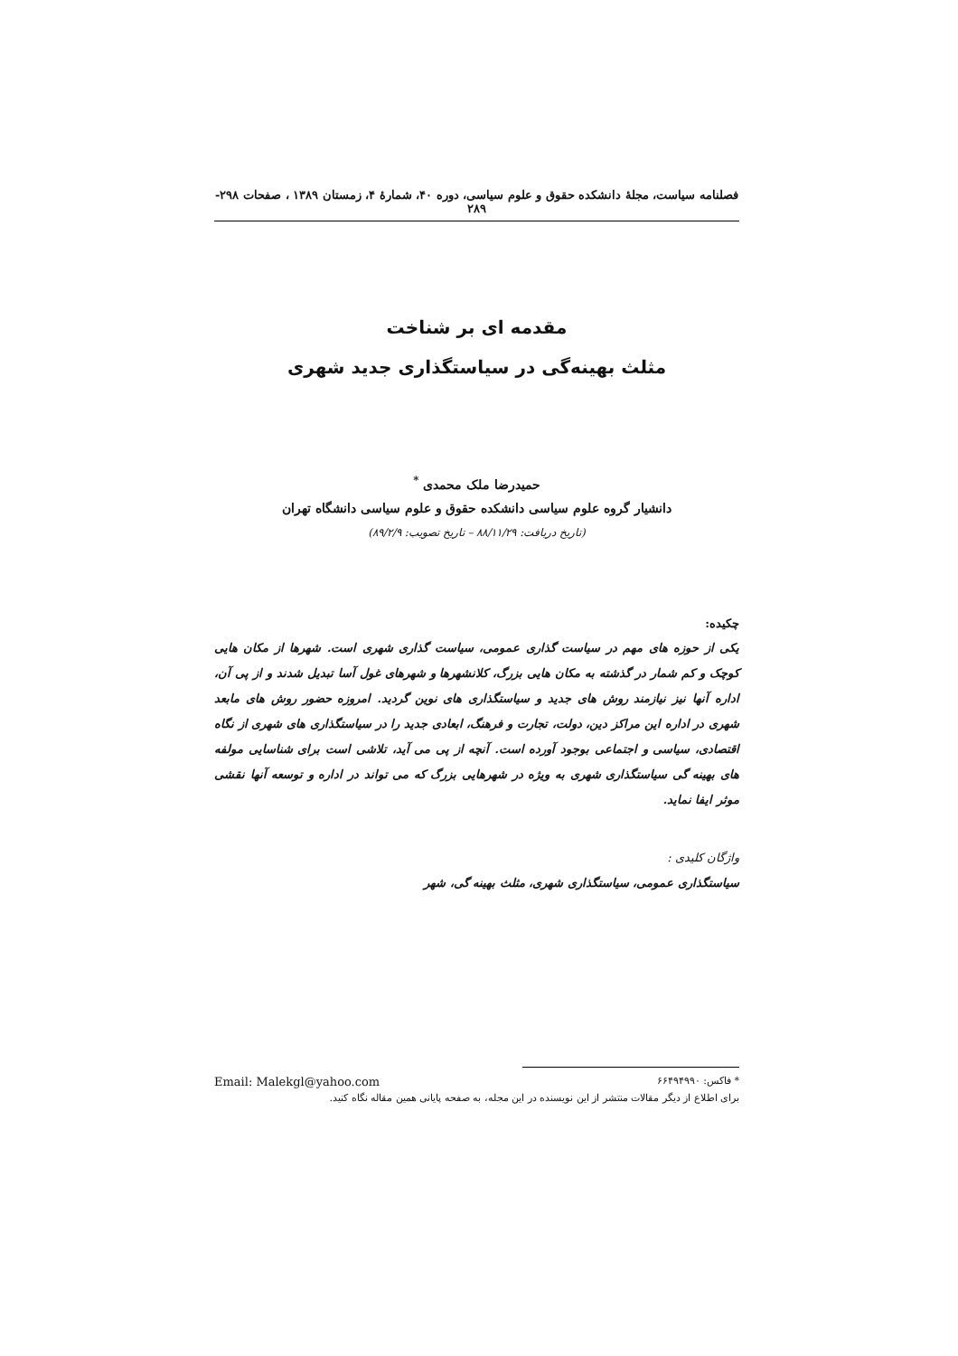فصلنامه سیاست، مجلۀ دانشکده حقوق و علوم سیاسی، دوره ۴۰، شمارۀ ۴، زمستان ۱۳۸۹ ، صفحات ۲۹۸- ۲۸۹
مقدمه ای بر شناخت
مثلث بهینه‌گی در سیاستگذاری جدید شهری
حمیدرضا ملک محمدی <sup>*</sup>
دانشیار گروه علوم سیاسی دانشکده حقوق و علوم سیاسی دانشگاه تهران
(تاریخ دریافت: ۸۸/۱۱/۲۹ – تاریخ تصویب: ۸۹/۲/۹)
چکیده:
یکی از حوزه های مهم در سیاست گذاری عمومی، سیاست گذاری شهری است. شهرها از مکان هایی کوچک و کم شمار در گذشته به مکان هایی بزرگ، کلانشهرها و شهرهای غول آسا تبدیل شدند و از پی آن، اداره آنها نیز نیازمند روش های جدید و سیاستگذاری های نوین گردید. امروزه حضور روش های مابعد شهری در اداره این مراکز دین، دولت، تجارت و فرهنگ، ابعادی جدید را در سیاستگذاری های شهری از نگاه اقتصادی، سیاسی و اجتماعی بوجود آورده است. آنچه از پی می آید، تلاشی است برای شناسایی مولفه های بهینه گی سیاستگذاری شهری به ویژه در شهرهایی بزرگ که می تواند در اداره و توسعه آنها نقشی موثر ایفا نماید.
واژگان کلیدی :
سیاستگذاری عمومی، سیاستگذاری شهری، مثلث بهینه گی، شهر
* فاکس: ۶۶۴۹۴۹۹۰ Email: Malekgl@yahoo.com
برای اطلاع از دیگر مقالات منتشر از این نویسنده در این مجله، به صفحه پایانی همین مقاله نگاه کنید.